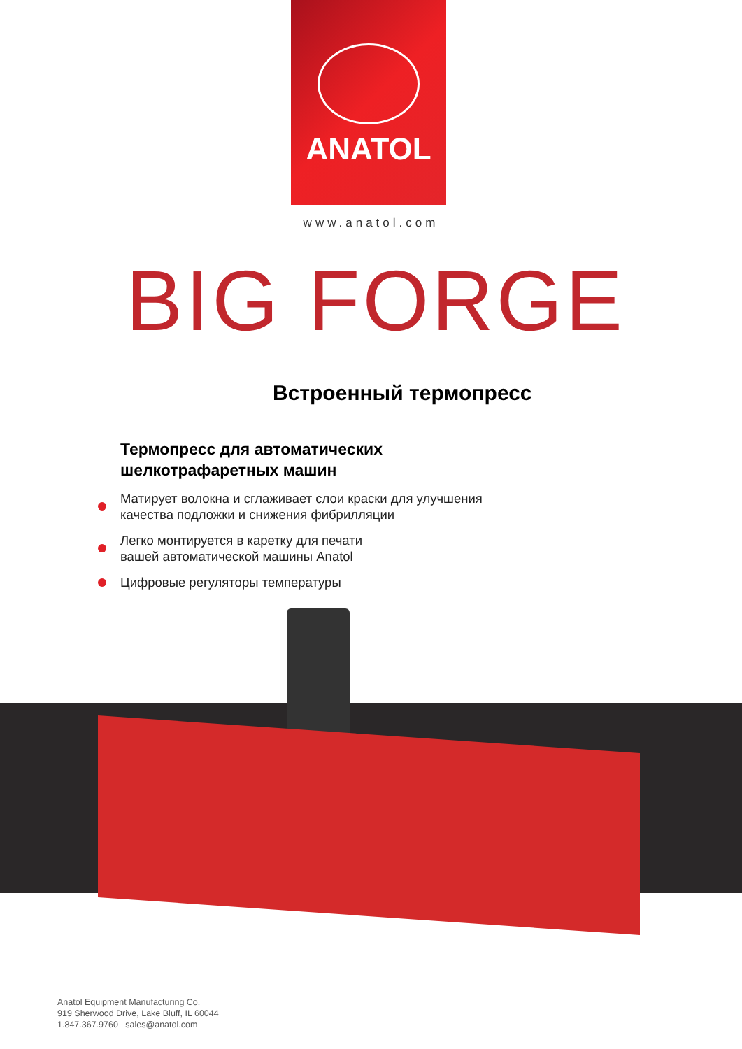ANATOL
www.anatol.com
BIG FORGE
Встроенный термопресс
Термопресс для автоматических
шелкотрафаретных машин
Матирует волокна и сглаживает слои краски для улучшения
качества подложки и снижения фибрилляции
Легко монтируется в каретку для печати
вашей автоматической машины Anatol
Цифровые регуляторы температуры
Anatol Equipment Manufacturing Co.
919 Sherwood Drive, Lake Bluff, IL 60044
1.847.367.9760 sales@anatol.com